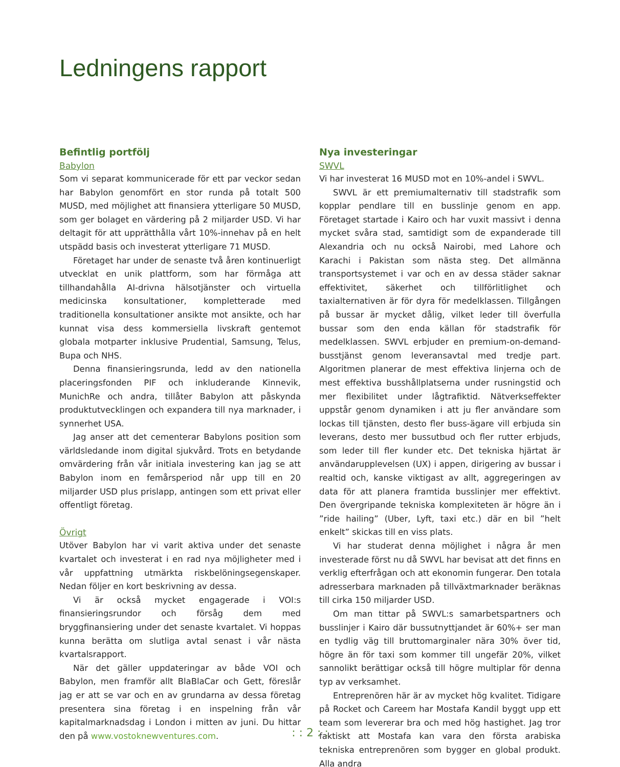Ledningens rapport
Befintlig portfölj
Babylon
Som vi separat kommunicerade för ett par veckor sedan har Babylon genomfört en stor runda på totalt 500 MUSD, med möjlighet att finansiera ytterligare 50 MUSD, som ger bolaget en värdering på 2 miljarder USD. Vi har deltagit för att upprätthålla vårt 10%-innehav på en helt utspädd basis och investerat ytterligare 71 MUSD.
Företaget har under de senaste två åren kontinuerligt utvecklat en unik plattform, som har förmåga att tillhandahålla AI-drivna hälsotjänster och virtuella medicinska konsultationer, kompletterade med traditionella konsultationer ansikte mot ansikte, och har kunnat visa dess kommersiella livskraft gentemot globala motparter inklusive Prudential, Samsung, Telus, Bupa och NHS.
Denna finansieringsrunda, ledd av den nationella placeringsfonden PIF och inkluderande Kinnevik, MunichRe och andra, tillåter Babylon att påskynda produktutvecklingen och expandera till nya marknader, i synnerhet USA.
Jag anser att det cementerar Babylons position som världsledande inom digital sjukvård. Trots en betydande omvärdering från vår initiala investering kan jag se att Babylon inom en femårsperiod når upp till en 20 miljarder USD plus prislapp, antingen som ett privat eller offentligt företag.
Övrigt
Utöver Babylon har vi varit aktiva under det senaste kvartalet och investerat i en rad nya möjligheter med i vår uppfattning utmärkta riskbelöningsegenskaper. Nedan följer en kort beskrivning av dessa.
Vi är också mycket engagerade i VOI:s finansieringsrundor och försåg dem med bryggfinansiering under det senaste kvartalet. Vi hoppas kunna berätta om slutliga avtal senast i vår nästa kvartalsrapport.
När det gäller uppdateringar av både VOI och Babylon, men framför allt BlaBlaCar och Gett, föreslår jag er att se var och en av grundarna av dessa företag presentera sina företag i en inspelning från vår kapitalmarknadsdag i London i mitten av juni. Du hittar den på www.vostoknewventures.com.
Nya investeringar
SWVL
Vi har investerat 16 MUSD mot en 10%-andel i SWVL.
SWVL är ett premiumalternativ till stadstrafik som kopplar pendlare till en busslinje genom en app. Företaget startade i Kairo och har vuxit massivt i denna mycket svåra stad, samtidigt som de expanderade till Alexandria och nu också Nairobi, med Lahore och Karachi i Pakistan som nästa steg. Det allmänna transportsystemet i var och en av dessa städer saknar effektivitet, säkerhet och tillförlitlighet och taxialternativen är för dyra för medelklassen. Tillgången på bussar är mycket dålig, vilket leder till överfulla bussar som den enda källan för stadstrafik för medelklassen. SWVL erbjuder en premium-on-demand-busstjänst genom leveransavtal med tredje part. Algoritmen planerar de mest effektiva linjerna och de mest effektiva busshållplatserna under rusningstid och mer flexibilitet under lågtrafiktid. Nätverkseffekter uppstår genom dynamiken i att ju fler användare som lockas till tjänsten, desto fler buss-ägare vill erbjuda sin leverans, desto mer bussutbud och fler rutter erbjuds, som leder till fler kunder etc. Det tekniska hjärtat är användarupplevelsen (UX) i appen, dirigering av bussar i realtid och, kanske viktigast av allt, aggregeringen av data för att planera framtida busslinjer mer effektivt. Den övergripande tekniska komplexiteten är högre än i ”ride hailing” (Uber, Lyft, taxi etc.) där en bil ”helt enkelt” skickas till en viss plats.
Vi har studerat denna möjlighet i några år men investerade först nu då SWVL har bevisat att det finns en verklig efterfrågan och att ekonomin fungerar. Den totala adresserbara marknaden på tillväxtmarknader beräknas till cirka 150 miljarder USD.
Om man tittar på SWVL:s samarbetspartners och busslinjer i Kairo där bussutnyttjandet är 60%+ ser man en tydlig väg till bruttomarginaler nära 30% över tid, högre än för taxi som kommer till ungefär 20%, vilket sannolikt berättigar också till högre multiplar för denna typ av verksamhet.
Entreprenören här är av mycket hög kvalitet. Tidigare på Rocket och Careem har Mostafa Kandil byggt upp ett team som levererar bra och med hög hastighet. Jag tror faktiskt att Mostafa kan vara den första arabiska tekniska entreprenören som bygger en global produkt. Alla andra
: : 2 : :